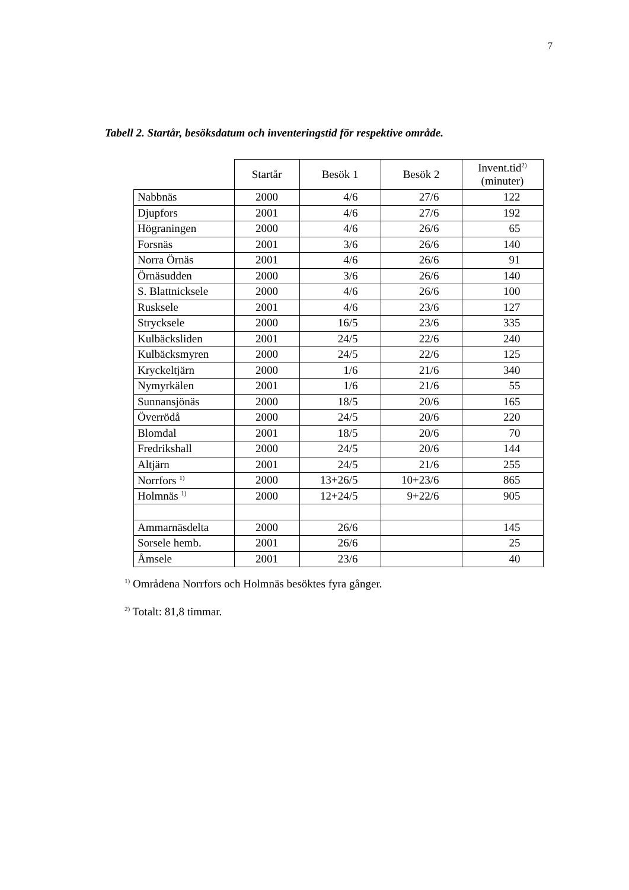7
Tabell 2. Startår, besöksdatum och inventeringstid för respektive område.
| | Startår | Besök 1 | Besök 2 | Invent.tid<sup>2)</sup> (minuter) |
| --- | --- | --- | --- | --- |
| Nabbnäs | 2000 | 4/6 | 27/6 | 122 |
| Djupfors | 2001 | 4/6 | 27/6 | 192 |
| Högraningen | 2000 | 4/6 | 26/6 | 65 |
| Forsnäs | 2001 | 3/6 | 26/6 | 140 |
| Norra Örnäs | 2001 | 4/6 | 26/6 | 91 |
| Örnäsudden | 2000 | 3/6 | 26/6 | 140 |
| S. Blattnicksele | 2000 | 4/6 | 26/6 | 100 |
| Rusksele | 2001 | 4/6 | 23/6 | 127 |
| Strycksele | 2000 | 16/5 | 23/6 | 335 |
| Kulbäcksliden | 2001 | 24/5 | 22/6 | 240 |
| Kulbäcksmyren | 2000 | 24/5 | 22/6 | 125 |
| Kryckeltjärn | 2000 | 1/6 | 21/6 | 340 |
| Nymyrkälen | 2001 | 1/6 | 21/6 | 55 |
| Sunnansjönäs | 2000 | 18/5 | 20/6 | 165 |
| Överrödå | 2000 | 24/5 | 20/6 | 220 |
| Blomdal | 2001 | 18/5 | 20/6 | 70 |
| Fredrikshall | 2000 | 24/5 | 20/6 | 144 |
| Altjärn | 2001 | 24/5 | 21/6 | 255 |
| Norrfors <sup>1)</sup> | 2000 | 13+26/5 | 10+23/6 | 865 |
| Holmnäs <sup>1)</sup> | 2000 | 12+24/5 | 9+22/6 | 905 |
| Ammarnäsdelta | 2000 | 26/6 | | 145 |
| Sorsele hemb. | 2001 | 26/6 | | 25 |
| Åmsele | 2001 | 23/6 | | 40 |
<sup>1)</sup> Områdena Norrfors och Holmnäs besöktes fyra gånger.
<sup>2)</sup> Totalt: 81,8 timmar.